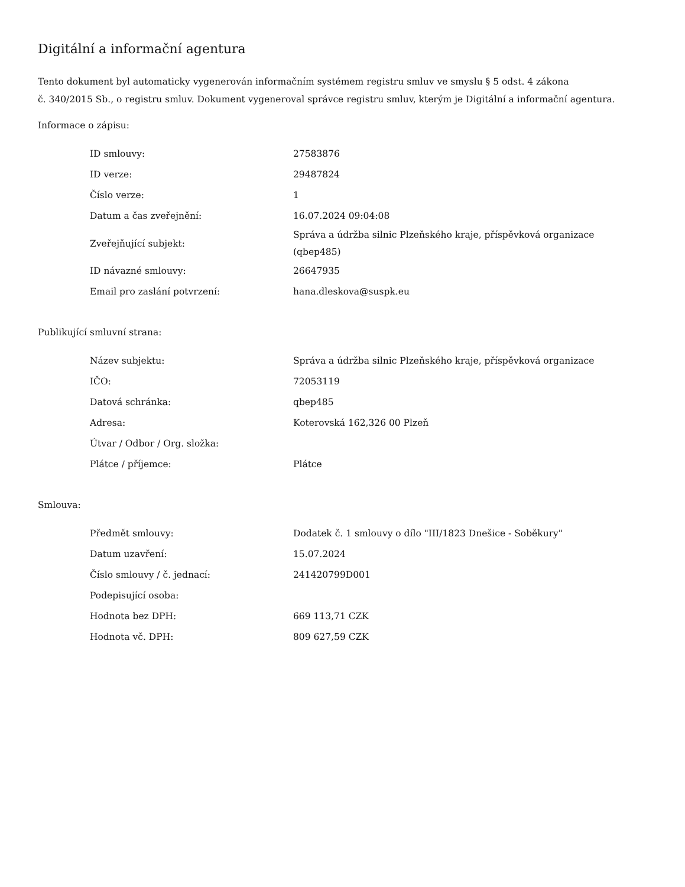Digitální a informační agentura
Tento dokument byl automaticky vygenerován informačním systémem registru smluv ve smyslu § 5 odst. 4 zákona
č. 340/2015 Sb., o registru smluv. Dokument vygeneroval správce registru smluv, kterým je Digitální a informační agentura.
Informace o zápisu:
| ID smlouvy: | 27583876 |
| ID verze: | 29487824 |
| Číslo verze: | 1 |
| Datum a čas zveřejnění: | 16.07.2024 09:04:08 |
| Zveřejňující subjekt: | Správa a údržba silnic Plzeňského kraje, příspěvková organizace (qbep485) |
| ID návazné smlouvy: | 26647935 |
| Email pro zaslání potvrzení: | hana.dleskova@suspk.eu |
Publikující smluvní strana:
| Název subjektu: | Správa a údržba silnic Plzeňského kraje, příspěvková organizace |
| IČO: | 72053119 |
| Datová schránka: | qbep485 |
| Adresa: | Koterovská 162,326 00 Plzeň |
| Útvar / Odbor / Org. složka: | |
| Plátce / příjemce: | Plátce |
Smlouva:
| Předmět smlouvy: | Dodatek č. 1 smlouvy o dílo "III/1823 Dnešice - Soběkury" |
| Datum uzavření: | 15.07.2024 |
| Číslo smlouvy / č. jednací: | 241420799D001 |
| Podepisující osoba: | |
| Hodnota bez DPH: | 669 113,71 CZK |
| Hodnota vč. DPH: | 809 627,59 CZK |